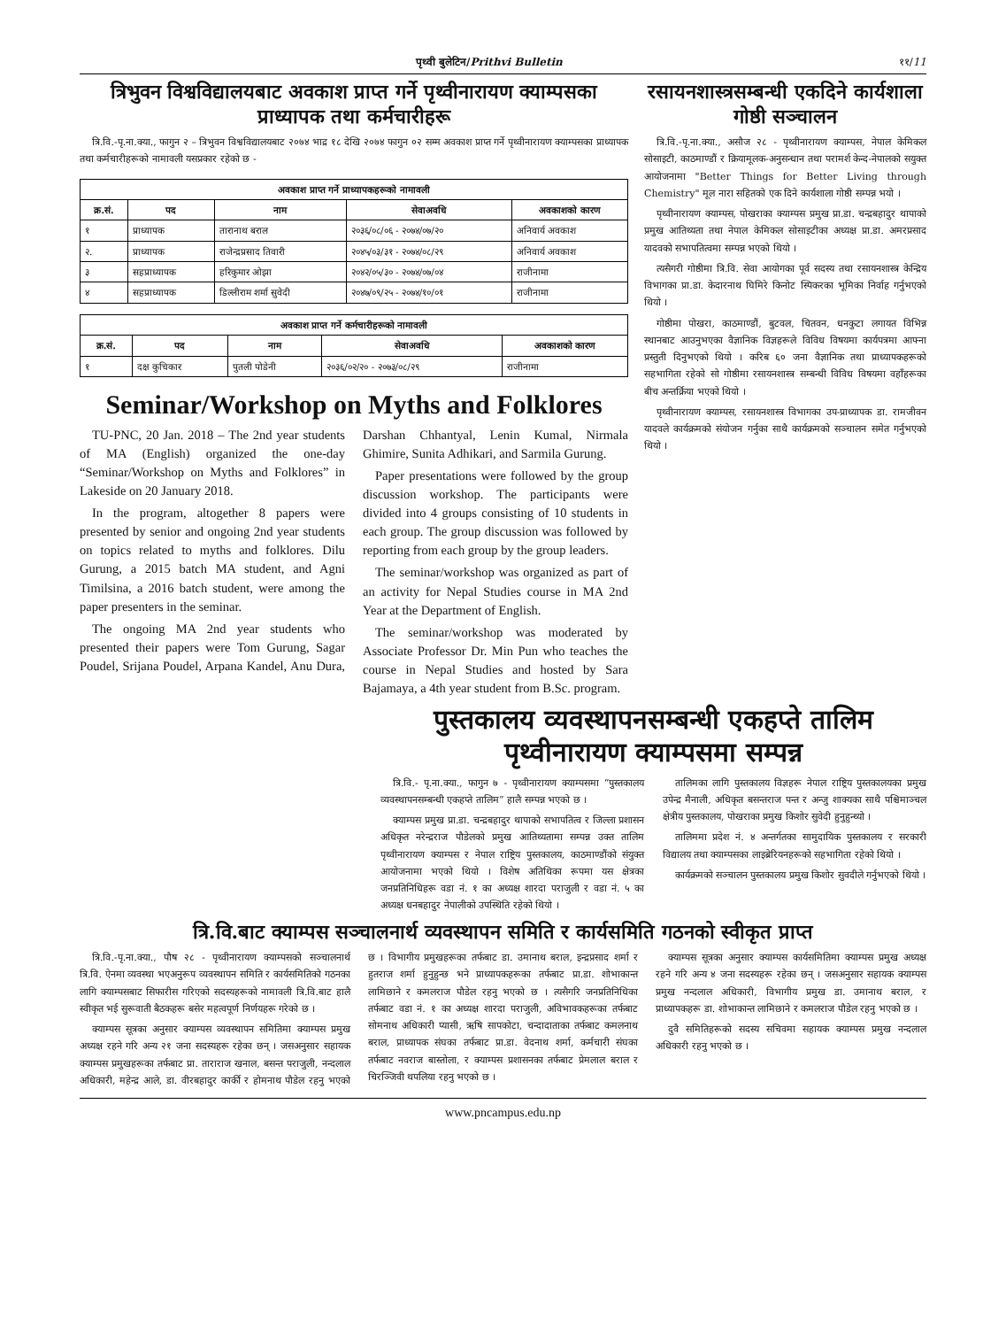पृथ्वी बुलेटिन/Prithvi Bulletin ११/11
त्रिभुवन विश्वविद्यालयबाट अवकाश प्राप्त गर्ने पृथ्वीनारायण क्याम्पसका प्राध्यापक तथा कर्मचारीहरू
त्रि.वि.-पृ.ना.क्या., फागुन २ – त्रिभुवन विश्वविद्यालयबाट २०७४ भाद्र १८ देखि २०७४ फागुन ०२ सम्म अवकाश प्राप्त गर्ने पृथ्वीनारायण क्याम्पसका प्राध्यापक तथा कर्मचारीहरूको नामावली यसप्रकार रहेको छ -
| अवकाश प्राप्त गर्ने प्राध्यापकहरूको नामावली | | | | |
| --- | --- | --- | --- | --- |
| क्र.सं. | पद | नाम | सेवाअवधि | अवकाशको कारण |
| १ | प्राध्यापक | तारानाथ बराल | २०३६/०८/०६ - २०७४/०७/२० | अनिवार्य अवकाश |
| २. | प्राध्यापक | राजेन्द्रप्रसाद तिवारी | २०४५/०३/३१ - २०७४/०८/२९ | अनिवार्य अवकाश |
| ३ | सहप्राध्यापक | हरिकुमार ओझा | २०४२/०५/३० - २०७४/०७/०४ | राजीनामा |
| ४ | सहप्राध्यापक | डिल्लीराम शर्मा सुवेदी | २०४७/०९/२५ - २०७४/१०/०१ | राजीनामा |
| अवकाश प्राप्त गर्ने कर्मचारीहरूको नामावली | | | | |
| --- | --- | --- | --- | --- |
| क्र.सं. | पद | नाम | सेवाअवधि | अवकाशको कारण |
| १ | दक्ष कुचिकार | पुतली पोडेनी | २०३६/०२/२० - २०७३/०८/२९ | राजीनामा |
Seminar/Workshop on Myths and Folklores
TU-PNC, 20 Jan. 2018 – The 2nd year students of MA (English) organized the one-day “Seminar/Workshop on Myths and Folklores” in Lakeside on 20 January 2018.
In the program, altogether 8 papers were presented by senior and ongoing 2nd year students on topics related to myths and folklores. Dilu Gurung, a 2015 batch MA student, and Agni Timilsina, a 2016 batch student, were among the paper presenters in the seminar.
The ongoing MA 2nd year students who presented their papers were Tom Gurung, Sagar Poudel, Srijana Poudel, Arpana Kandel, Anu Dura, Darshan Chhantyal, Lenin Kumal, Nirmala Ghimire, Sunita Adhikari, and Sarmila Gurung.
Paper presentations were followed by the group discussion workshop. The participants were divided into 4 groups consisting of 10 students in each group. The group discussion was followed by reporting from each group by the group leaders.
The seminar/workshop was organized as part of an activity for Nepal Studies course in MA 2nd Year at the Department of English.
The seminar/workshop was moderated by Associate Professor Dr. Min Pun who teaches the course in Nepal Studies and hosted by Sara Bajamaya, a 4th year student from B.Sc. program.
रसायनशास्त्रसम्बन्धी एकदिने कार्यशाला गोष्ठी सञ्चालन
त्रि.वि.-पृ.ना.क्या., असौज २८ - पृथ्वीनारायण क्याम्पस, नेपाल केमिकल सोसाइटी, काठमाण्डौं र क्रियामूलक-अनुसन्धान तथा परामर्श केन्द-नेपालको सयुक्त आयोजनामा "Better Things for Better Living through Chemistry" मूल नारा सहितको एक दिने कार्यशाला गोष्ठी सम्पन्न भयो ।
पृथ्वीनारायण क्याम्पस, पोखराका क्याम्पस प्रमुख प्रा.डा. चन्द्रबहादुर थापाको प्रमुख आतिथ्यता तथा नेपाल केमिकल सोसाइटीका अध्यक्ष प्रा.डा. अमरप्रसाद यादवको सभापतित्वमा सम्पन्न भएको थियो ।
त्यसैगरी गोष्ठीमा त्रि.वि. सेवा आयोगका पूर्व सदस्य तथा रसायनशास्त्र केन्द्रिय विभागका प्रा.डा. केदारनाथ घिमिरे किनोट स्पिकरका भूमिका निर्वाह गर्नुभएको थियो ।
गोष्ठीमा पोखरा, काठमाण्डौं, बुटवल, चितवन, धनकुटा लगायत विभिन्न स्थानबाट आउनुभएका वैज्ञानिक विज्ञहरूले विविध विषयमा कार्यपत्रमा आफ्ना प्रस्तुती दिनुभएको थियो । करिब ६० जना वैज्ञानिक तथा प्राध्यापकहरूको सहभागिता रहेको सो गोष्ठीमा रसायनशास्त्र सम्बन्धी विविध विषयमा वहाँहरूका बीच अन्तर्क्रिया भएको थियो ।
पृथ्वीनारायण क्याम्पस, रसायनशास्त्र विभागका उप-प्राध्यापक डा. रामजीवन यादवले कार्यक्रमको संयोजन गर्नुका साथै कार्यक्रमको सञ्चालन समेत गर्नुभएको थियो ।
पुस्तकालय व्यवस्थापनसम्बन्धी एकहप्ते तालिम पृथ्वीनारायण क्याम्पसमा सम्पन्न
त्रि.वि.- पृ.ना.क्या., फागुन ७ - पृथ्वीनारायण क्याम्पसमा “पुस्तकालय व्यवस्थापनसम्बन्धी एकहप्ते तालिम” हालै सम्पन्न भएको छ ।
क्याम्पस प्रमुख प्रा.डा. चन्द्रबहादुर थापाको सभापतित्व र जिल्ला प्रशासन अधिकृत नरेन्द्रराज पौडेलको प्रमुख आतिथ्यतामा सम्पन्न उक्त तालिम पृथ्वीनारायण क्याम्पस र नेपाल राष्ट्रिय पुस्तकालय, काठमाण्डौंको संयुक्त आयोजनामा भएको थियो । विशेष अतिथिका रूपमा यस क्षेत्रका जनप्रतिनिधिहरू वडा नं. १ का अध्यक्ष शारदा पराजुली र वडा नं. ५ का अध्यक्ष धनबहादुर नेपालीको उपस्थिति रहेको थियो ।
तालिमका लागि पुस्तकालय विज्ञहरू नेपाल राष्ट्रिय पुस्तकालयका प्रमुख उपेन्द्र मैनाली, अधिकृत बसन्तराज पन्त र अन्जु शाक्यका साथै पश्चिमाञ्चल क्षेत्रीय पुस्तकालय, पोखराका प्रमुख किशोर सुवेदी हुनुहुन्थ्यो ।
तालिममा प्रदेश नं. ४ अन्तर्गतका सामुदायिक पुस्तकालय र सरकारी विद्यालय तथा क्याम्पसका लाइब्रेरियनहरूको सहभागिता रहेको थियो ।
कार्यक्रमको सञ्चालन पुस्तकालय प्रमुख किशोर सुवदीले गर्नुभएको थियो ।
त्रि.वि.बाट क्याम्पस सञ्चालनार्थ व्यवस्थापन समिति र कार्यसमिति गठनको स्वीकृत प्राप्त
त्रि.वि.-पृ.ना.क्या., पौष २८ - पृथ्वीनारायण क्याम्पसको सञ्चालनार्थ त्रि.वि. ऐनमा व्यवस्था भएअनुरूप व्यवस्थापन समिति र कार्यसमितिको गठनका लागि क्याम्पसबाट सिफारीस गरिएको सदस्यहरूको नामावली त्रि.वि.बाट हालै स्वीकृत भई सुरूवाती बैठकहरू बसेर महत्वपूर्ण निर्णयहरू गरेको छ ।
क्याम्पस सूत्रका अनुसार क्याम्पस व्यवस्थापन समितिमा क्याम्पस प्रमुख अध्यक्ष रहने गरि अन्य २१ जना सदस्यहरू रहेका छन् । जसअनुसार सहायक क्याम्पस प्रमुखहरूका तर्फबाट प्रा. ताराराज खनाल, बसन्त पराजुली, नन्दलाल अधिकारी, महेन्द्र आले, डा. वीरबहादुर कार्की र होमनाथ पौडेल रहनु भएको छ । विभागीय प्रमुखहरूका तर्फबाट डा. उमानाथ बराल, इन्द्रप्रसाद शर्मा र हुतराज शर्मा हुनुहुन्छ भने प्राध्यापकहरूका तर्फबाट प्रा.डा. शोभाकान्त लामिछाने र कमलराज पौडेल रहनु भएको छ । त्यसैगरि जनप्रतिनिधिका तर्फबाट वडा नं. १ का अध्यक्ष शारदा पराजुली, अविभावकहरूका तर्फबाट सोमनाथ अधिकारी प्यासी, ऋषि सापकोटा, चन्दादाताका तर्फबाट कमलनाथ बराल, प्राध्यापक संघका तर्फबाट प्रा.डा. वेदनाथ शर्मा, कर्मचारी संघका तर्फबाट नवराज बास्तोला, र क्याम्पस प्रशासनका तर्फबाट प्रेमलाल बराल र चिरञ्जिवी थपलिया रहनु भएको छ ।
क्याम्पस सूत्रका अनुसार क्याम्पस कार्यसमितिमा क्याम्पस प्रमुख अध्यक्ष रहने गरि अन्य ४ जना सदस्यहरू रहेका छन् । जसअनुसार सहायक क्याम्पस प्रमुख नन्दलाल अधिकारी, विभागीय प्रमुख डा. उमानाथ बराल, र प्राध्यापकहरू डा. शोभाकान्त लामिछाने र कमलराज पौडेल रहनु भएको छ ।
दुवै समितिहरूको सदस्य सचिवमा सहायक क्याम्पस प्रमुख नन्दलाल अधिकारी रहनु भएको छ ।
www.pncampus.edu.np